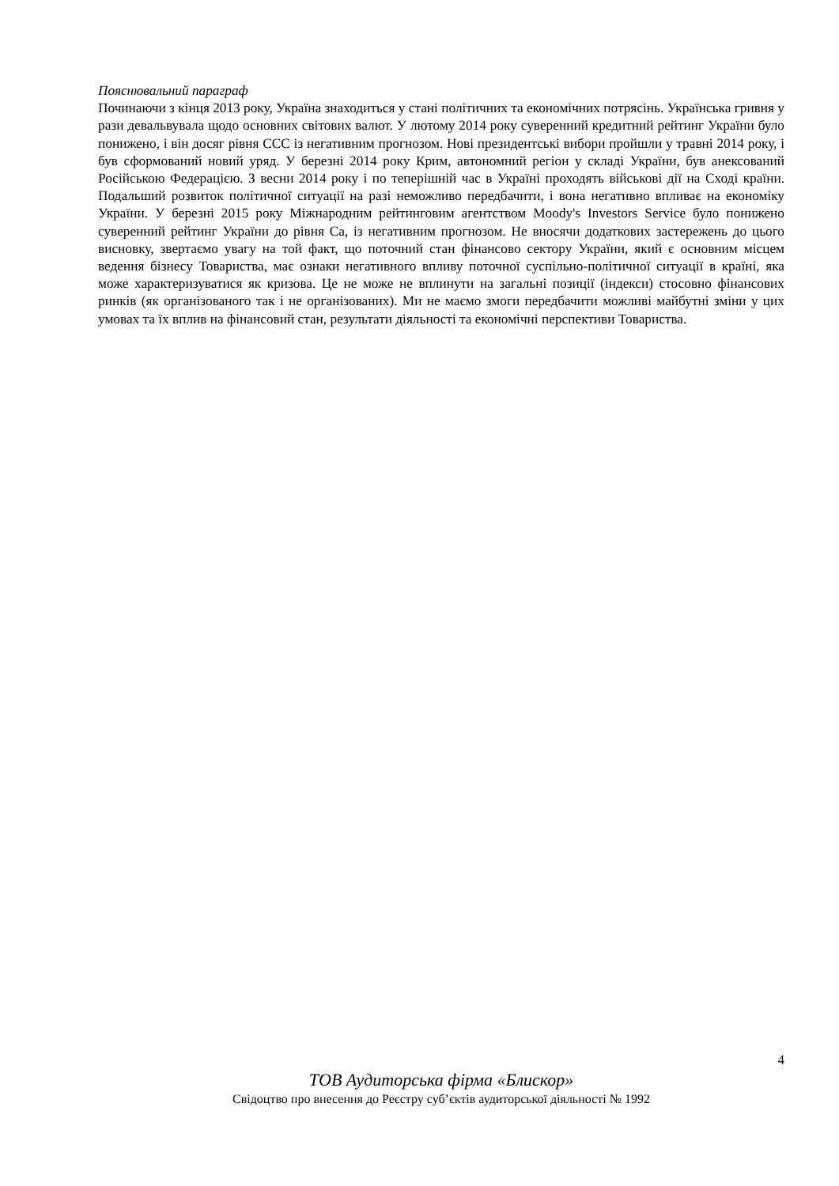Пояснювальний параграф
Починаючи з кінця 2013 року, Україна знаходиться у стані політичних та економічних потрясінь. Українська гривня у рази девальвувала щодо основних світових валют. У лютому 2014 року суверенний кредитний рейтинг України було понижено, і він досяг рівня ССС із негативним прогнозом. Нові президентські вибори пройшли у травні 2014 року, і був сформований новий уряд. У березні 2014 року Крим, автономний регіон у складі України, був анексований Російською Федерацією. З весни 2014 року і по теперішній час в Україні проходять військові дії на Сході країни. Подальший розвиток політичної ситуації на разі неможливо передбачити, і вона негативно впливає на економіку України. У березні 2015 року Міжнародним рейтинговим агентством Moody's Investors Service було понижено суверенний рейтинг України до рівня Са, із негативним прогнозом. Не вносячи додаткових застережень до цього висновку, звертаємо увагу на той факт, що поточний стан фінансово сектору України, який є основним місцем ведення бізнесу Товариства, має ознаки негативного впливу поточної суспільно-політичної ситуації в країні, яка може характеризуватися як кризова. Це не може не вплинути на загальні позиції (індекси) стосовно фінансових ринків (як організованого так і не організованих). Ми не маємо змоги передбачити можливі майбутні зміни у цих умовах та їх вплив на фінансовий стан, результати діяльності та економічні перспективи Товариства.
4
ТОВ Аудиторська фірма «Блискор»
Свідоцтво про внесення до Реєстру суб’єктів аудиторської діяльності № 1992